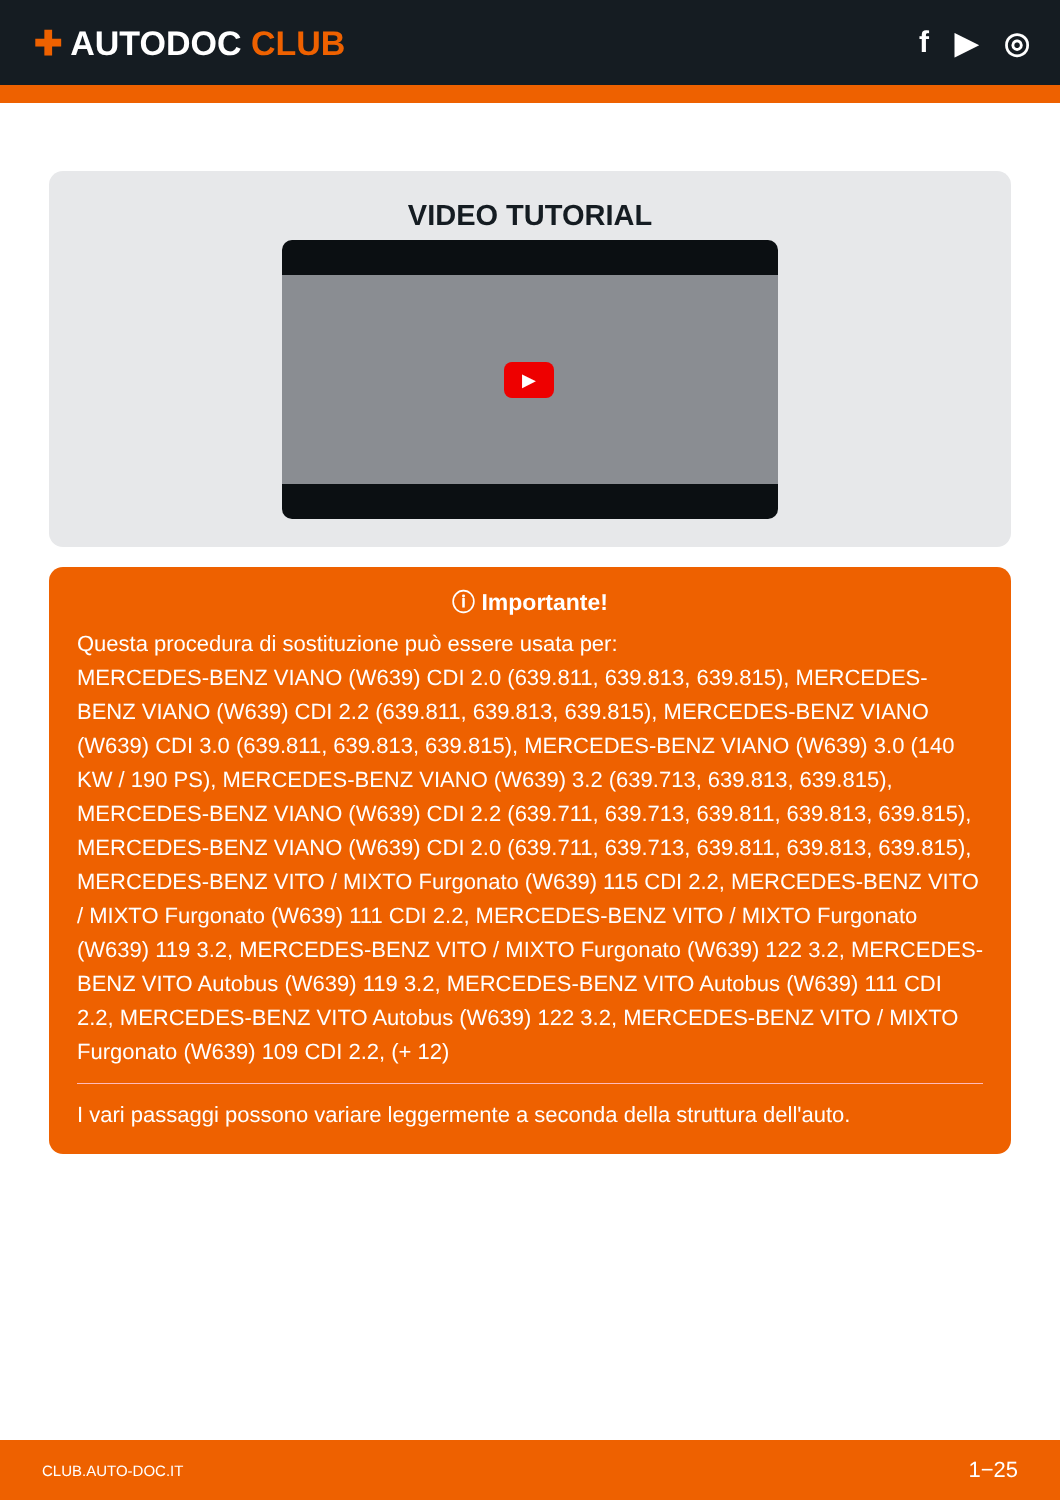✚ AUTODOC CLUB f ▶ ◎
VIDEO TUTORIAL
▶
ⓘ Importante!
Questa procedura di sostituzione può essere usata per:
MERCEDES-BENZ VIANO (W639) CDI 2.0 (639.811, 639.813, 639.815), MERCEDES-BENZ VIANO (W639) CDI 2.2 (639.811, 639.813, 639.815), MERCEDES-BENZ VIANO (W639) CDI 3.0 (639.811, 639.813, 639.815), MERCEDES-BENZ VIANO (W639) 3.0 (140 KW / 190 PS), MERCEDES-BENZ VIANO (W639) 3.2 (639.713, 639.813, 639.815), MERCEDES-BENZ VIANO (W639) CDI 2.2 (639.711, 639.713, 639.811, 639.813, 639.815), MERCEDES-BENZ VIANO (W639) CDI 2.0 (639.711, 639.713, 639.811, 639.813, 639.815), MERCEDES-BENZ VITO / MIXTO Furgonato (W639) 115 CDI 2.2, MERCEDES-BENZ VITO / MIXTO Furgonato (W639) 111 CDI 2.2, MERCEDES-BENZ VITO / MIXTO Furgonato (W639) 119 3.2, MERCEDES-BENZ VITO / MIXTO Furgonato (W639) 122 3.2, MERCEDES-BENZ VITO Autobus (W639) 119 3.2, MERCEDES-BENZ VITO Autobus (W639) 111 CDI 2.2, MERCEDES-BENZ VITO Autobus (W639) 122 3.2, MERCEDES-BENZ VITO / MIXTO Furgonato (W639) 109 CDI 2.2, (+ 12)
I vari passaggi possono variare leggermente a seconda della struttura dell'auto.
CLUB.AUTO-DOC.IT 1−25